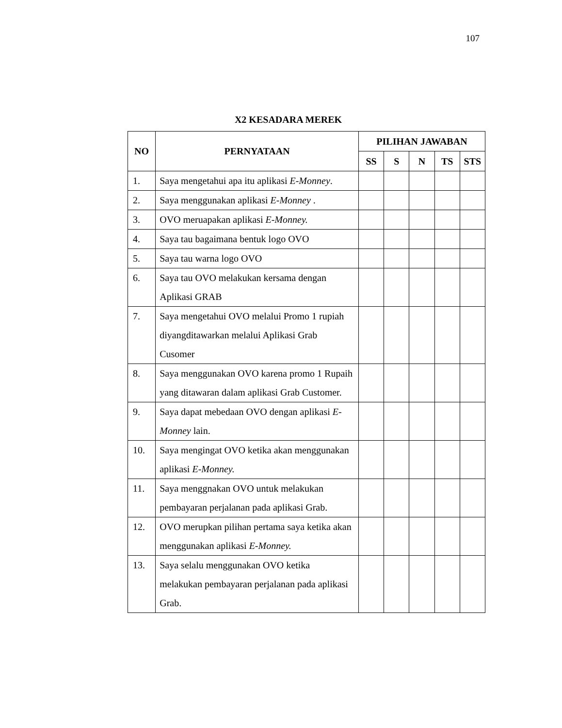107
X2 KESADARA MEREK
| NO | PERNYATAAN | PILIHAN JAWABAN | | | | |
| --- | --- | --- | --- | --- | --- | --- |
| | | SS | S | N | TS | STS |
| 1. | Saya mengetahui apa itu aplikasi E-Monney . | | | | | |
| 2. | Saya menggunakan aplikasi E-Monney . | | | | | |
| 3. | OVO meruapakan aplikasi E-Monney. | | | | | |
| 4. | Saya tau bagaimana bentuk logo OVO | | | | | |
| 5. | Saya tau warna logo OVO | | | | | |
| 6. | Saya tau OVO melakukan kersama dengan Aplikasi GRAB | | | | | |
| 7. | Saya mengetahui OVO melalui Promo 1 rupiah diyangditawarkan melalui Aplikasi Grab Cusomer | | | | | |
| 8. | Saya menggunakan OVO karena promo 1 Rupaih yang ditawaran dalam aplikasi Grab Customer. | | | | | |
| 9. | Saya dapat mebedaan OVO dengan aplikasi E-Monney lain. | | | | | |
| 10. | Saya mengingat OVO ketika akan menggunakan aplikasi E-Monney. | | | | | |
| 11. | Saya menggnakan OVO untuk melakukan pembayaran perjalanan pada aplikasi Grab. | | | | | |
| 12. | OVO merupkan pilihan pertama saya ketika akan menggunakan aplikasi E-Monney. | | | | | |
| 13. | Saya selalu menggunakan OVO ketika melakukan pembayaran perjalanan pada aplikasi Grab. | | | | | |